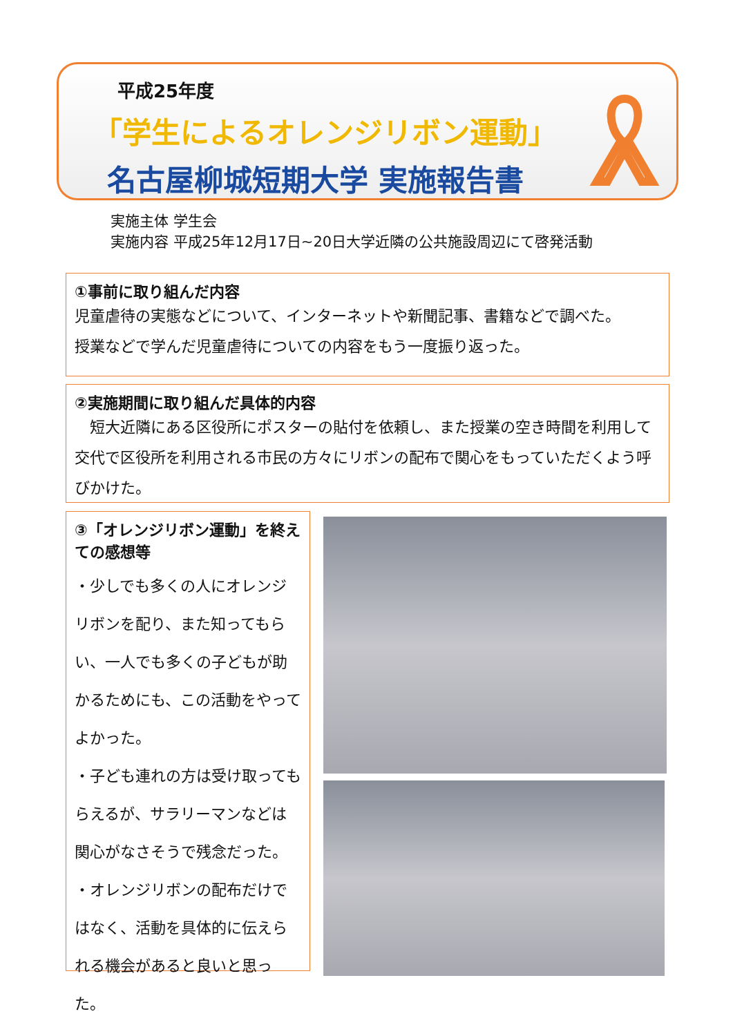平成25年度
「学生によるオレンジリボン運動」
名古屋柳城短期大学 実施報告書
実施主体 学生会
実施内容 平成25年12月17日~20日大学近隣の公共施設周辺にて啓発活動
①事前に取り組んだ内容
児童虐待の実態などについて、インターネットや新聞記事、書籍などで調べた。
授業などで学んだ児童虐待についての内容をもう一度振り返った。
②実施期間に取り組んだ具体的内容
　短大近隣にある区役所にポスターの貼付を依頼し、また授業の空き時間を利用して交代で区役所を利用される市民の方々にリボンの配布で関心をもっていただくよう呼びかけた。
③「オレンジリボン運動」を終えての感想等
・少しでも多くの人にオレンジリボンを配り、また知ってもらい、一人でも多くの子どもが助かるためにも、この活動をやってよかった。
・子ども連れの方は受け取ってもらえるが、サラリーマンなどは関心がなさそうで残念だった。
・オレンジリボンの配布だけではなく、活動を具体的に伝えられる機会があると良いと思った。